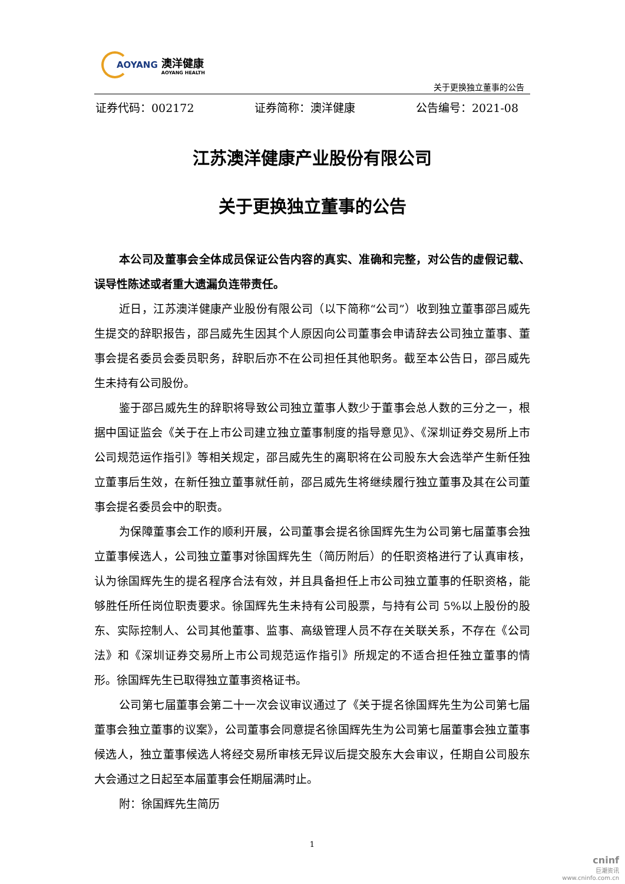AOYANG
澳洋健康
AOYANG HEALTH
关于更换独立董事的公告
证券代码：002172 证券简称：澳洋健康 公告编号：2021-08
江苏澳洋健康产业股份有限公司
关于更换独立董事的公告
本公司及董事会全体成员保证公告内容的真实、准确和完整，对公告的虚假记载、误导性陈述或者重大遗漏负连带责任。
近日，江苏澳洋健康产业股份有限公司（以下简称“公司”）收到独立董事邵吕威先生提交的辞职报告，邵吕威先生因其个人原因向公司董事会申请辞去公司独立董事、董事会提名委员会委员职务，辞职后亦不在公司担任其他职务。截至本公告日，邵吕威先生未持有公司股份。
鉴于邵吕威先生的辞职将导致公司独立董事人数少于董事会总人数的三分之一，根据中国证监会《关于在上市公司建立独立董事制度的指导意见》、《深圳证券交易所上市公司规范运作指引》等相关规定，邵吕威先生的离职将在公司股东大会选举产生新任独立董事后生效，在新任独立董事就任前，邵吕威先生将继续履行独立董事及其在公司董事会提名委员会中的职责。
为保障董事会工作的顺利开展，公司董事会提名徐国辉先生为公司第七届董事会独立董事候选人，公司独立董事对徐国辉先生（简历附后）的任职资格进行了认真审核，认为徐国辉先生的提名程序合法有效，并且具备担任上市公司独立董事的任职资格，能够胜任所任岗位职责要求。徐国辉先生未持有公司股票，与持有公司 5%以上股份的股东、实际控制人、公司其他董事、监事、高级管理人员不存在关联关系，不存在《公司法》和《深圳证券交易所上市公司规范运作指引》所规定的不适合担任独立董事的情形。徐国辉先生已取得独立董事资格证书。
公司第七届董事会第二十一次会议审议通过了《关于提名徐国辉先生为公司第七届董事会独立董事的议案》，公司董事会同意提名徐国辉先生为公司第七届董事会独立董事候选人，独立董事候选人将经交易所审核无异议后提交股东大会审议，任期自公司股东大会通过之日起至本届董事会任期届满时止。
附：徐国辉先生简历
1
cninf
巨潮资讯
www.cninfo.com.cn